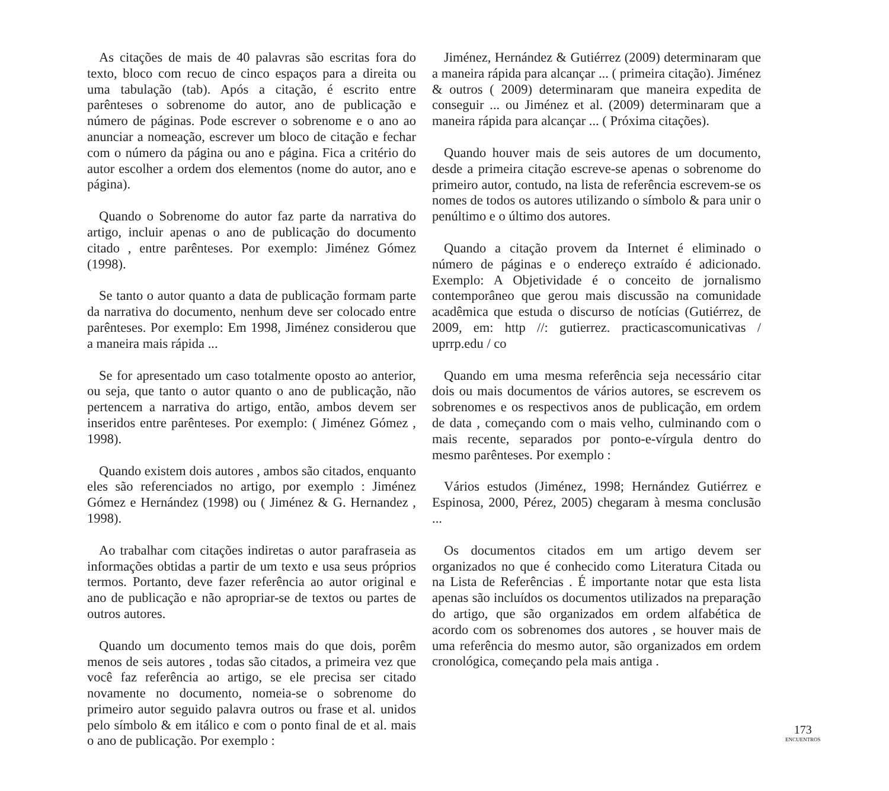As citações de mais de 40 palavras são escritas fora do texto, bloco com recuo de cinco espaços para a direita ou uma tabulação (tab). Após a citação, é escrito entre parênteses o sobrenome do autor, ano de publicação e número de páginas. Pode escrever o sobrenome e o ano ao anunciar a nomeação, escrever um bloco de citação e fechar com o número da página ou ano e página. Fica a critério do autor escolher a ordem dos elementos (nome do autor, ano e página).
Quando o Sobrenome do autor faz parte da narrativa do artigo, incluir apenas o ano de publicação do documento citado , entre parênteses. Por exemplo: Jiménez Gómez (1998).
Se tanto o autor quanto a data de publicação formam parte da narrativa do documento, nenhum deve ser colocado entre parênteses. Por exemplo: Em 1998, Jiménez considerou que a maneira mais rápida ...
Se for apresentado um caso totalmente oposto ao anterior, ou seja, que tanto o autor quanto o ano de publicação, não pertencem a narrativa do artigo, então, ambos devem ser inseridos entre parênteses. Por exemplo: ( Jiménez Gómez , 1998).
Quando existem dois autores , ambos são citados, enquanto eles são referenciados no artigo, por exemplo : Jiménez Gómez e Hernández (1998) ou ( Jiménez & G. Hernandez , 1998).
Ao trabalhar com citações indiretas o autor parafraseia as informações obtidas a partir de um texto e usa seus próprios termos. Portanto, deve fazer referência ao autor original e ano de publicação e não apropriar-se de textos ou partes de outros autores.
Quando um documento temos mais do que dois, porêm menos de seis autores , todas são citados, a primeira vez que você faz referência ao artigo, se ele precisa ser citado novamente no documento, nomeia-se o sobrenome do primeiro autor seguido palavra outros ou frase et al. unidos pelo símbolo & em itálico e com o ponto final de et al. mais o ano de publicação. Por exemplo :
Jiménez, Hernández & Gutiérrez (2009) determinaram que a maneira rápida para alcançar ... ( primeira citação). Jiménez & outros ( 2009) determinaram que maneira expedita de conseguir ... ou Jiménez et al. (2009) determinaram que a maneira rápida para alcançar ... ( Próxima citações).
Quando houver mais de seis autores de um documento, desde a primeira citação escreve-se apenas o sobrenome do primeiro autor, contudo, na lista de referência escrevem-se os nomes de todos os autores utilizando o símbolo & para unir o penúltimo e o último dos autores.
Quando a citação provem da Internet é eliminado o número de páginas e o endereço extraído é adicionado. Exemplo: A Objetividade é o conceito de jornalismo contemporâneo que gerou mais discussão na comunidade acadêmica que estuda o discurso de notícias (Gutiérrez, de 2009, em: http //: gutierrez. practicascomunicativas / uprrp.edu / co
Quando em uma mesma referência seja necessário citar dois ou mais documentos de vários autores, se escrevem os sobrenomes e os respectivos anos de publicação, em ordem de data , começando com o mais velho, culminando com o mais recente, separados por ponto-e-vírgula dentro do mesmo parênteses. Por exemplo :
Vários estudos (Jiménez, 1998; Hernández Gutiérrez e Espinosa, 2000, Pérez, 2005) chegaram à mesma conclusão ...
Os documentos citados em um artigo devem ser organizados no que é conhecido como Literatura Citada ou na Lista de Referências . É importante notar que esta lista apenas são incluídos os documentos utilizados na preparação do artigo, que são organizados em ordem alfabética de acordo com os sobrenomes dos autores , se houver mais de uma referência do mesmo autor, são organizados em ordem cronológica, começando pela mais antiga .
173
ENCUENTROS